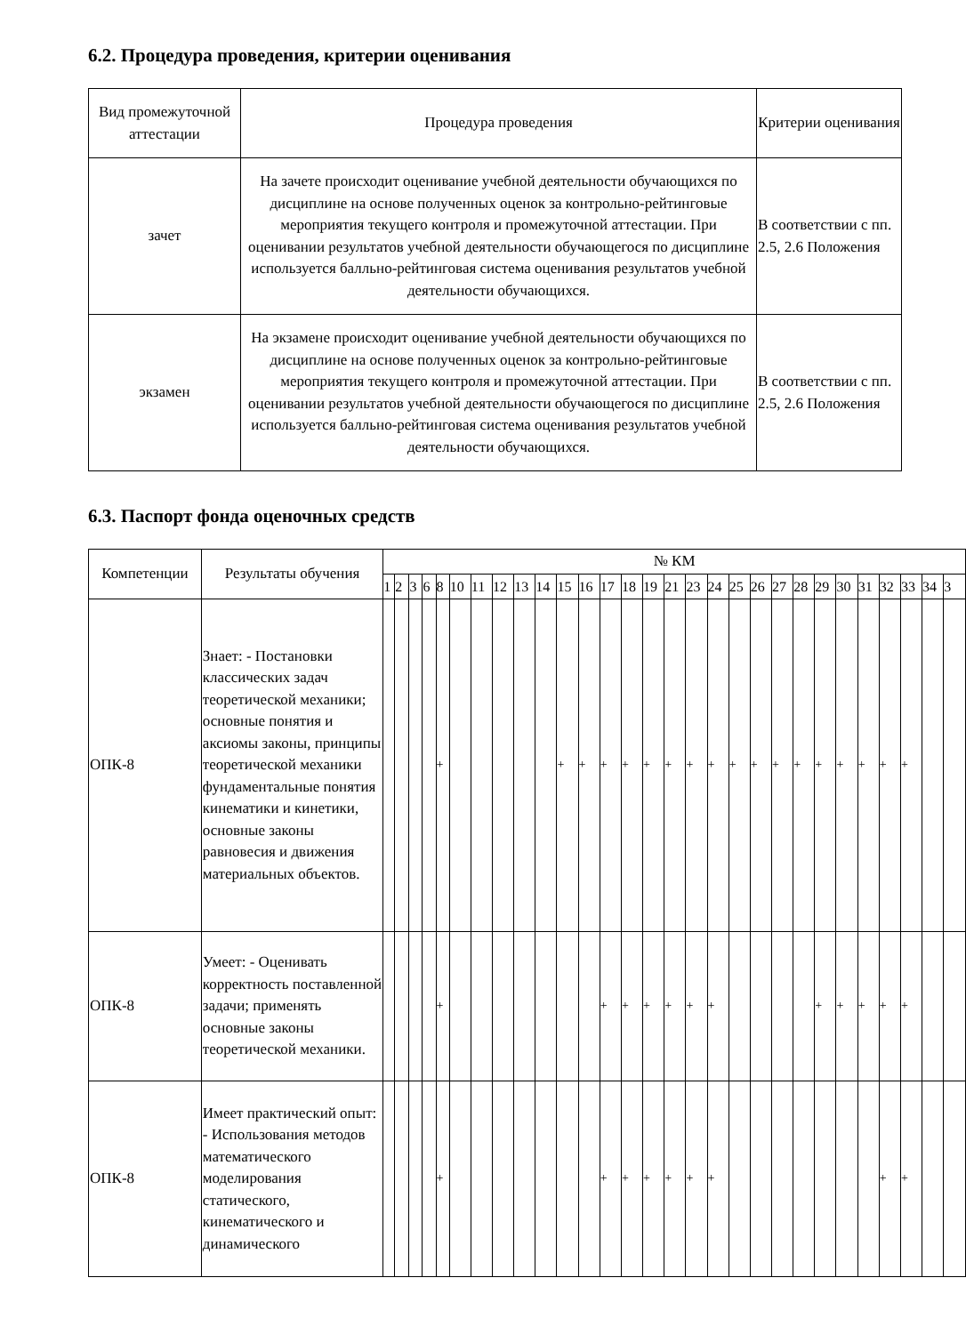6.2. Процедура проведения, критерии оценивания
| Вид промежуточной аттестации | Процедура проведения | Критерии оценивания |
| --- | --- | --- |
| зачет | На зачете происходит оценивание учебной деятельности обучающихся по дисциплине на основе полученных оценок за контрольно-рейтинговые мероприятия текущего контроля и промежуточной аттестации. При оценивании результатов учебной деятельности обучающегося по дисциплине используется балльно-рейтинговая система оценивания результатов учебной деятельности обучающихся. | В соответствии с пп. 2.5, 2.6 Положения |
| экзамен | На экзамене происходит оценивание учебной деятельности обучающихся по дисциплине на основе полученных оценок за контрольно-рейтинговые мероприятия текущего контроля и промежуточной аттестации. При оценивании результатов учебной деятельности обучающегося по дисциплине используется балльно-рейтинговая система оценивания результатов учебной деятельности обучающихся. | В соответствии с пп. 2.5, 2.6 Положения |
6.3. Паспорт фонда оценочных средств
| Компетенции | Результаты обучения | № КМ | | | | | | | | | | | | | | | | | | | | | | | | | | | | |
| --- | --- | --- | --- | --- | --- | --- | --- | --- | --- | --- | --- | --- | --- | --- | --- | --- | --- | --- | --- | --- | --- | --- | --- | --- | --- | --- | --- | --- | --- | --- |
| | | 1 | 2 | 3 | 6 | 8 | 10 | 11 | 12 | 13 | 14 | 15 | 16 | 17 | 18 | 19 | 21 | 23 | 24 | 25 | 26 | 27 | 28 | 29 | 30 | 31 | 32 | 33 | 34 | 3 |
| ОПК-8 | Знает: - Постановки классических задач теоретической механики; основные понятия и аксиомы законы, принципы теоретической механики фундаментальные понятия кинематики и кинетики, основные законы равновесия и движения материальных объектов. | | | | | + | | | | | | + | + | + | + | + | + | + | + | + | + | + | + | + | + | + | + | + | | |
| ОПК-8 | Умеет: - Оценивать корректность поставленной задачи; применять основные законы теоретической механики. | | | | | + | | | | | | | | + | + | + | + | + | + | | | | | + | + | + | + | + | | |
| ОПК-8 | Имеет практический опыт: - Использования методов математического моделирования статического, кинематического и динамического | | | | | + | | | | | | | | + | + | + | + | + | + | | | | | | | | + | + | | |